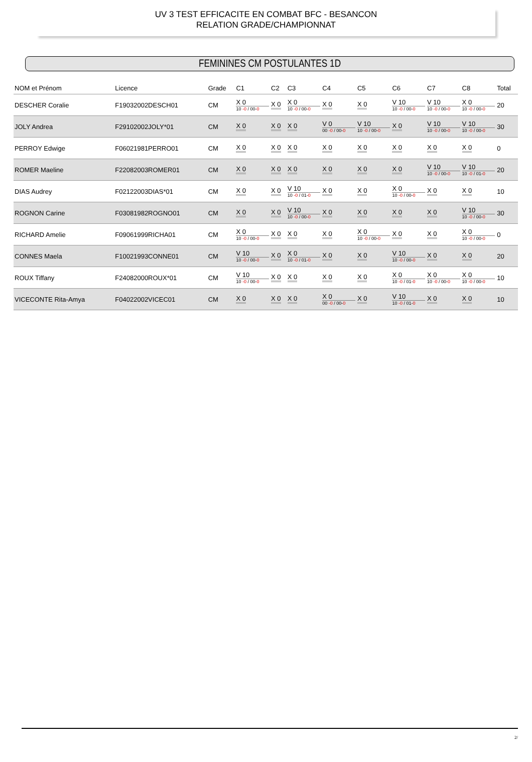UV 3 TEST EFFICACITE EN COMBAT BFC - BESANCON
RELATION GRADE/CHAMPIONNAT
FEMININES CM POSTULANTES 1D
| NOM et Prénom | Licence | Grade | C1 | C2 | C3 | C4 | C5 | C6 | C7 | C8 | Total |
| --- | --- | --- | --- | --- | --- | --- | --- | --- | --- | --- | --- |
| DESCHER Coralie | F19032002DESCH01 | CM | X 0 10 -0 / 00- 0 | X 0 | X 0 10 -0 / 00- 0 | X 0 | X 0 | V 10 10 -0 / 00- 0 | V 10 10 -0 / 00- 0 | X 0 10 -0 / 00- 0 | 20 |
| JOLY Andrea | F29102002JOLY*01 | CM | X 0 | X 0 | X 0 | V 0 00 -0 / 00- 0 | V 10 10 -0 / 00- 0 | X 0 | V 10 10 -0 / 00- 0 | V 10 10 -0 / 00- 0 | 30 |
| PERROY Edwige | F06021981PERRO01 | CM | X 0 | X 0 | X 0 | X 0 | X 0 | X 0 | X 0 | X 0 | 0 |
| ROMER Maeline | F22082003ROMER01 | CM | X 0 | X 0 | X 0 | X 0 | X 0 | X 0 | V 10 10 -0 / 00- 0 | V 10 10 -0 / 01- 0 | 20 |
| DIAS Audrey | F02122003DIAS*01 | CM | X 0 | X 0 | V 10 10 -0 / 01- 0 | X 0 | X 0 | X 0 10 -0 / 00- 0 | X 0 | X 0 | 10 |
| ROGNON Carine | F03081982ROGNO01 | CM | X 0 | X 0 | V 10 10 -0 / 00- 0 | X 0 | X 0 | X 0 | X 0 | V 10 10 -0 / 00- 0 | 30 |
| RICHARD Amelie | F09061999RICHA01 | CM | X 0 10 -0 / 00- 0 | X 0 | X 0 | X 0 | X 0 10 -0 / 00- 0 | X 0 | X 0 | X 0 10 -0 / 00- 0 | 0 |
| CONNES Maela | F10021993CONNE01 | CM | V 10 10 -0 / 00- 0 | X 0 | X 0 10 -0 / 01- 0 | X 0 | X 0 | V 10 10 -0 / 00- 0 | X 0 | X 0 | 20 |
| ROUX Tiffany | F24082000ROUX*01 | CM | V 10 10 -0 / 00- 0 | X 0 | X 0 | X 0 | X 0 | X 0 10 -0 / 01- 0 | X 0 10 -0 / 00- 0 | X 0 10 -0 / 00- 0 | 10 |
| VICECONTE Rita-Amya | F04022002VICEC01 | CM | X 0 | X 0 | X 0 | X 0 00 -0 / 00- 0 | X 0 | V 10 10 -0 / 01- 0 | X 0 | X 0 | 10 |
2/